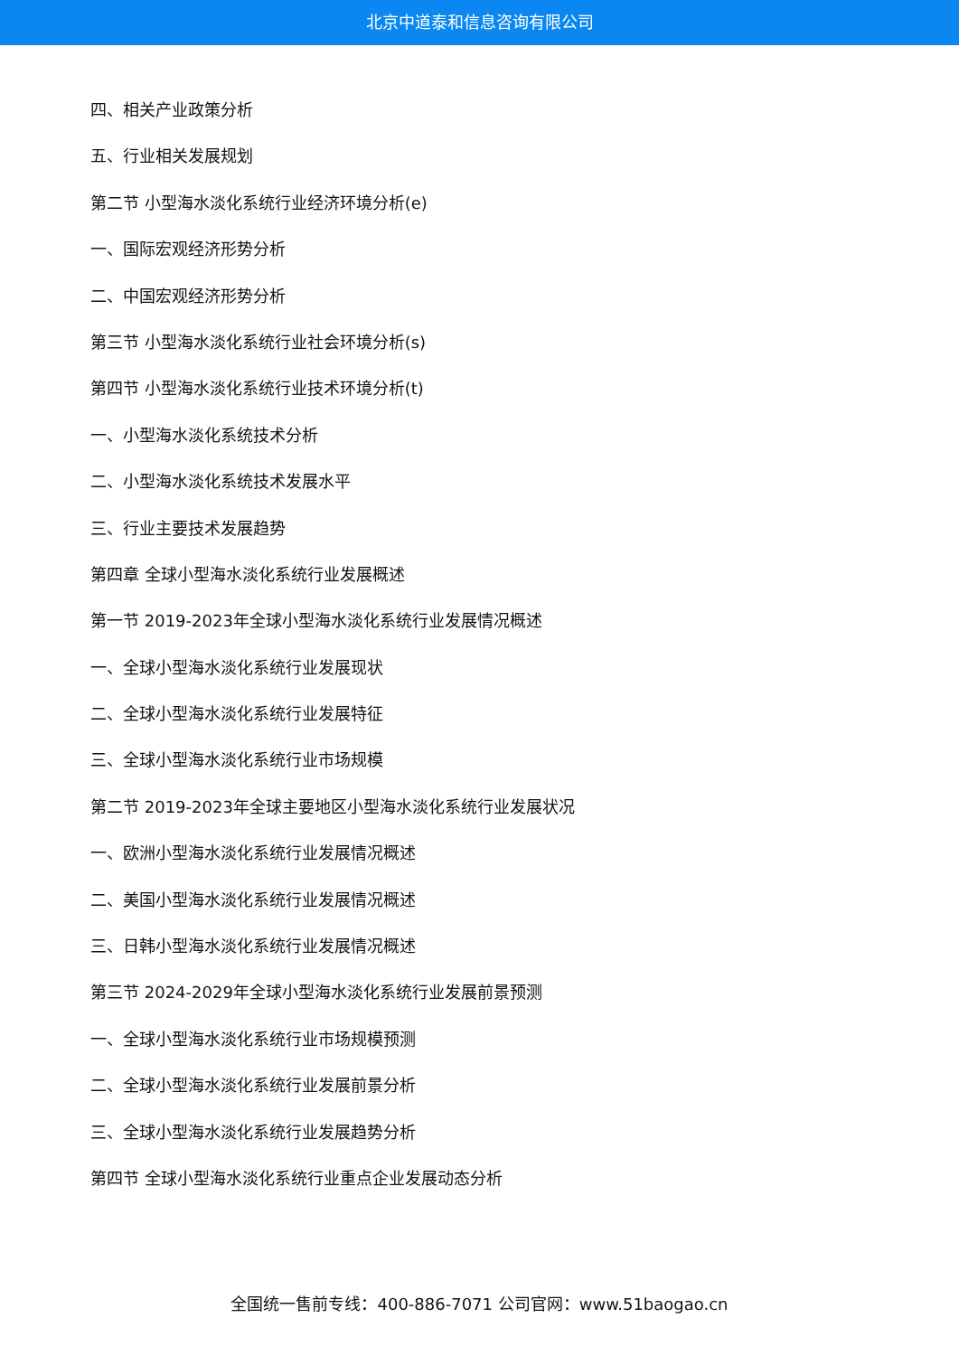北京中道泰和信息咨询有限公司
四、相关产业政策分析
五、行业相关发展规划
第二节 小型海水淡化系统行业经济环境分析(e)
一、国际宏观经济形势分析
二、中国宏观经济形势分析
第三节 小型海水淡化系统行业社会环境分析(s)
第四节 小型海水淡化系统行业技术环境分析(t)
一、小型海水淡化系统技术分析
二、小型海水淡化系统技术发展水平
三、行业主要技术发展趋势
第四章 全球小型海水淡化系统行业发展概述
第一节 2019-2023年全球小型海水淡化系统行业发展情况概述
一、全球小型海水淡化系统行业发展现状
二、全球小型海水淡化系统行业发展特征
三、全球小型海水淡化系统行业市场规模
第二节 2019-2023年全球主要地区小型海水淡化系统行业发展状况
一、欧洲小型海水淡化系统行业发展情况概述
二、美国小型海水淡化系统行业发展情况概述
三、日韩小型海水淡化系统行业发展情况概述
第三节 2024-2029年全球小型海水淡化系统行业发展前景预测
一、全球小型海水淡化系统行业市场规模预测
二、全球小型海水淡化系统行业发展前景分析
三、全球小型海水淡化系统行业发展趋势分析
第四节 全球小型海水淡化系统行业重点企业发展动态分析
全国统一售前专线：400-886-7071 公司官网：www.51baogao.cn